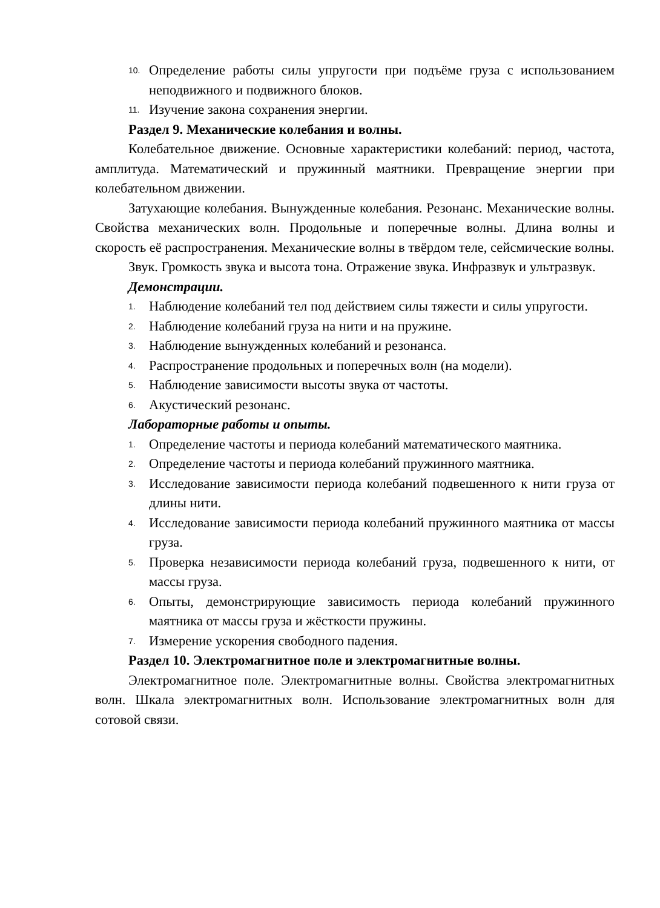10. Определение работы силы упругости при подъёме груза с использованием неподвижного и подвижного блоков.
11. Изучение закона сохранения энергии.
Раздел 9. Механические колебания и волны.
Колебательное движение. Основные характеристики колебаний: период, частота, амплитуда. Математический и пружинный маятники. Превращение энергии при колебательном движении.
Затухающие колебания. Вынужденные колебания. Резонанс. Механические волны. Свойства механических волн. Продольные и поперечные волны. Длина волны и скорость её распространения. Механические волны в твёрдом теле, сейсмические волны.
Звук. Громкость звука и высота тона. Отражение звука. Инфразвук и ультразвук.
Демонстрации.
1. Наблюдение колебаний тел под действием силы тяжести и силы упругости.
2. Наблюдение колебаний груза на нити и на пружине.
3. Наблюдение вынужденных колебаний и резонанса.
4. Распространение продольных и поперечных волн (на модели).
5. Наблюдение зависимости высоты звука от частоты.
6. Акустический резонанс.
Лабораторные работы и опыты.
1. Определение частоты и периода колебаний математического маятника.
2. Определение частоты и периода колебаний пружинного маятника.
3. Исследование зависимости периода колебаний подвешенного к нити груза от длины нити.
4. Исследование зависимости периода колебаний пружинного маятника от массы груза.
5. Проверка независимости периода колебаний груза, подвешенного к нити, от массы груза.
6. Опыты, демонстрирующие зависимость периода колебаний пружинного маятника от массы груза и жёсткости пружины.
7. Измерение ускорения свободного падения.
Раздел 10. Электромагнитное поле и электромагнитные волны.
Электромагнитное поле. Электромагнитные волны. Свойства электромагнитных волн. Шкала электромагнитных волн. Использование электромагнитных волн для сотовой связи.